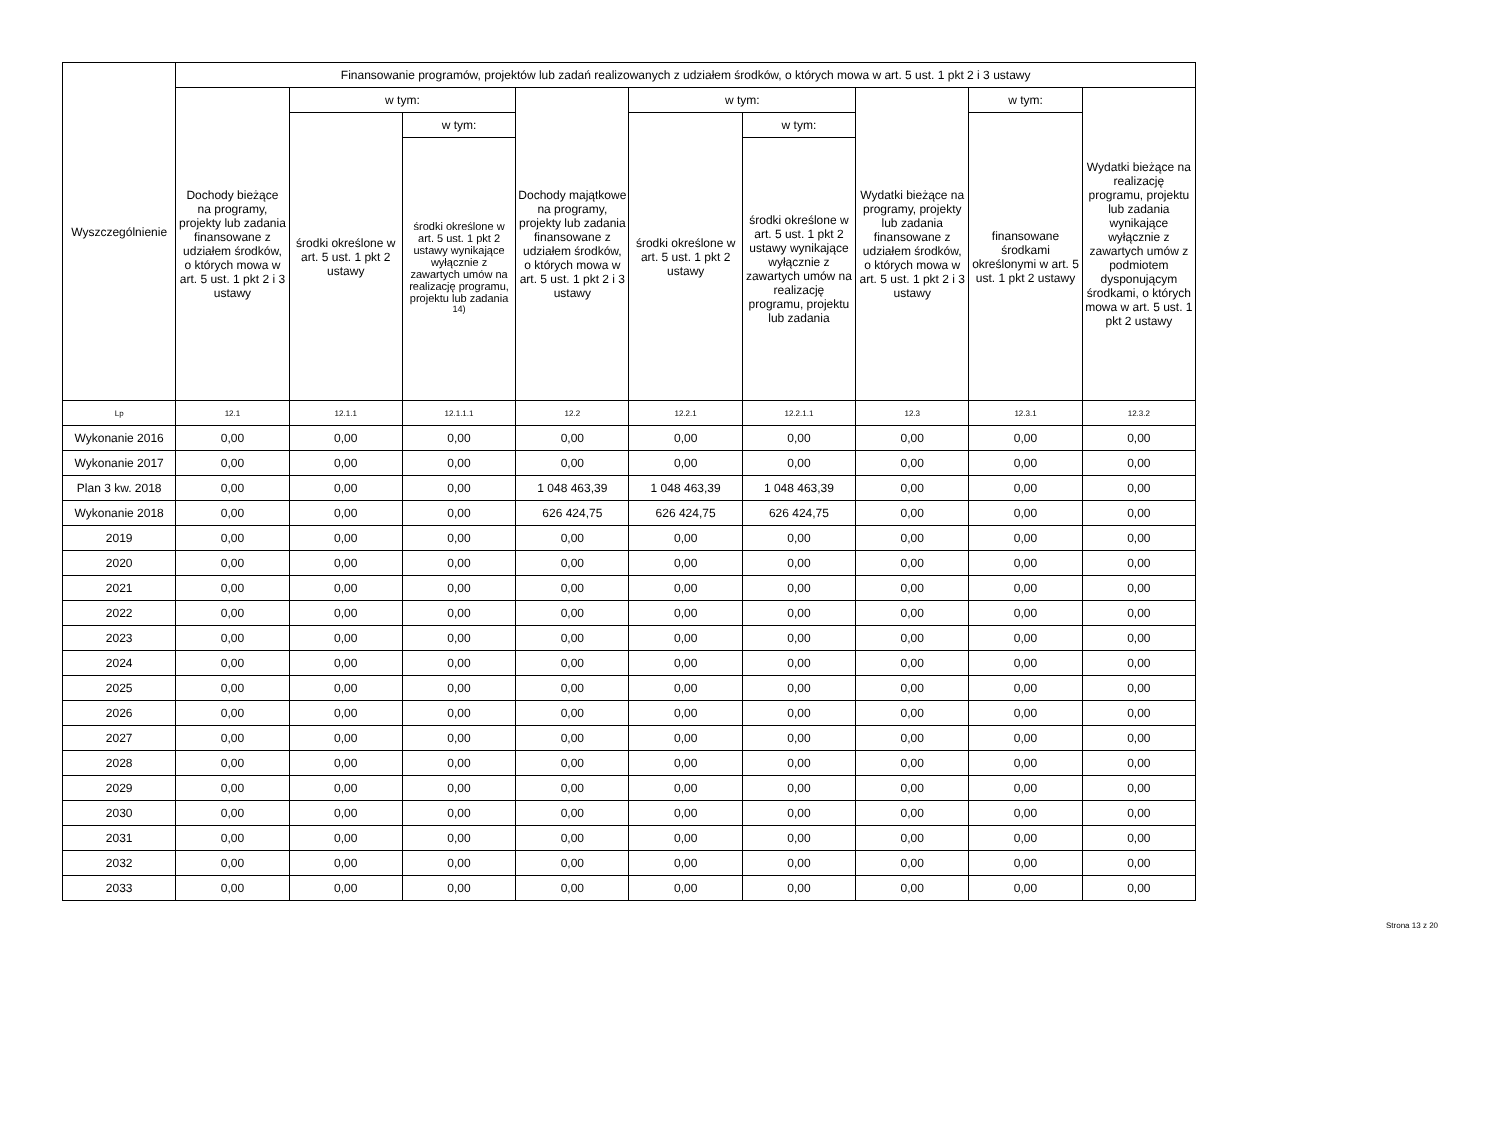| Wyszczególnienie | Finansowanie programów, projektów lub zadań realizowanych z udziałem środków, o których mowa w art. 5 ust. 1 pkt 2 i 3 ustawy | | | | | | | | |
| --- | --- | --- | --- | --- | --- | --- | --- | --- | --- |
| | Dochody bieżące na programy, projekty lub zadania finansowane z udziałem środków, o których mowa w art. 5 ust. 1 pkt 2 i 3 ustawy | w tym: | | Dochody majątkowe na programy, projekty lub zadania finansowane z udziałem środków, o których mowa w art. 5 ust. 1 pkt 2 i 3 ustawy | w tym: | | Wydatki bieżące na programy, projekty lub zadania finansowane z udziałem środków, o których mowa w art. 5 ust. 1 pkt 2 i 3 ustawy | w tym: | Wydatki bieżące na realizację programu, projektu lub zadania wynikające wyłącznie z zawartych umów z podmiotem dysponującym środkami, o których mowa w art. 5 ust. 1 pkt 2 ustawy |
| | | środki określone w art. 5 ust. 1 pkt 2 ustawy | w tym: | | środki określone w art. 5 ust. 1 pkt 2 ustawy | w tym: | | finansowane środkami określonymi w art. 5 ust. 1 pkt 2 ustawy | |
| | | | środki określone w art. 5 ust. 1 pkt 2 ustawy wynikające wyłącznie z zawartych umów na realizację programu, projektu lub zadania <sup>14)</sup> | | | środki określone w art. 5 ust. 1 pkt 2 ustawy wynikające wyłącznie z zawartych umów na realizację programu, projektu lub zadania | | | |
| Lp | 12.1 | 12.1.1 | 12.1.1.1 | 12.2 | 12.2.1 | 12.2.1.1 | 12.3 | 12.3.1 | 12.3.2 |
| Wykonanie 2016 | 0,00 | 0,00 | 0,00 | 0,00 | 0,00 | 0,00 | 0,00 | 0,00 | 0,00 |
| Wykonanie 2017 | 0,00 | 0,00 | 0,00 | 0,00 | 0,00 | 0,00 | 0,00 | 0,00 | 0,00 |
| Plan 3 kw. 2018 | 0,00 | 0,00 | 0,00 | 1 048 463,39 | 1 048 463,39 | 1 048 463,39 | 0,00 | 0,00 | 0,00 |
| Wykonanie 2018 | 0,00 | 0,00 | 0,00 | 626 424,75 | 626 424,75 | 626 424,75 | 0,00 | 0,00 | 0,00 |
| 2019 | 0,00 | 0,00 | 0,00 | 0,00 | 0,00 | 0,00 | 0,00 | 0,00 | 0,00 |
| 2020 | 0,00 | 0,00 | 0,00 | 0,00 | 0,00 | 0,00 | 0,00 | 0,00 | 0,00 |
| 2021 | 0,00 | 0,00 | 0,00 | 0,00 | 0,00 | 0,00 | 0,00 | 0,00 | 0,00 |
| 2022 | 0,00 | 0,00 | 0,00 | 0,00 | 0,00 | 0,00 | 0,00 | 0,00 | 0,00 |
| 2023 | 0,00 | 0,00 | 0,00 | 0,00 | 0,00 | 0,00 | 0,00 | 0,00 | 0,00 |
| 2024 | 0,00 | 0,00 | 0,00 | 0,00 | 0,00 | 0,00 | 0,00 | 0,00 | 0,00 |
| 2025 | 0,00 | 0,00 | 0,00 | 0,00 | 0,00 | 0,00 | 0,00 | 0,00 | 0,00 |
| 2026 | 0,00 | 0,00 | 0,00 | 0,00 | 0,00 | 0,00 | 0,00 | 0,00 | 0,00 |
| 2027 | 0,00 | 0,00 | 0,00 | 0,00 | 0,00 | 0,00 | 0,00 | 0,00 | 0,00 |
| 2028 | 0,00 | 0,00 | 0,00 | 0,00 | 0,00 | 0,00 | 0,00 | 0,00 | 0,00 |
| 2029 | 0,00 | 0,00 | 0,00 | 0,00 | 0,00 | 0,00 | 0,00 | 0,00 | 0,00 |
| 2030 | 0,00 | 0,00 | 0,00 | 0,00 | 0,00 | 0,00 | 0,00 | 0,00 | 0,00 |
| 2031 | 0,00 | 0,00 | 0,00 | 0,00 | 0,00 | 0,00 | 0,00 | 0,00 | 0,00 |
| 2032 | 0,00 | 0,00 | 0,00 | 0,00 | 0,00 | 0,00 | 0,00 | 0,00 | 0,00 |
| 2033 | 0,00 | 0,00 | 0,00 | 0,00 | 0,00 | 0,00 | 0,00 | 0,00 | 0,00 |
Strona 13 z 20